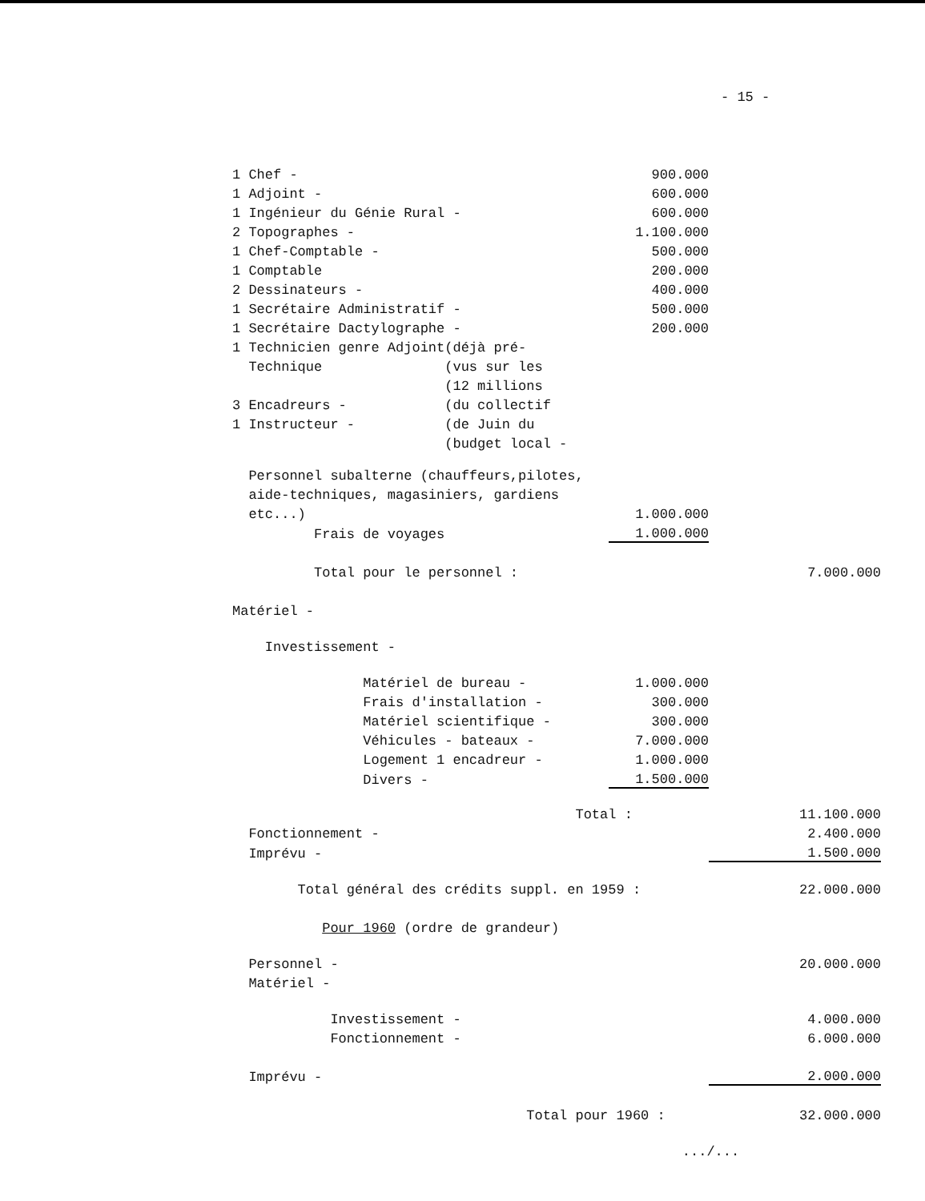- 15 -
| 1 Chef - | 900.000 | |
| 1 Adjoint - | 600.000 | |
| 1 Ingénieur du Génie Rural - | 600.000 | |
| 2 Topographes - | 1.100.000 | |
| 1 Chef-Comptable - | 500.000 | |
| 1 Comptable | 200.000 | |
| 2 Dessinateurs - | 400.000 | |
| 1 Secrétaire Administratif - | 500.000 | |
| 1 Secrétaire Dactylographe - | 200.000 | |
| 1 Technicien genre Adjoint(déjà pré- | | |
| Technique (vus sur les | | |
| (12 millions | | |
| 3 Encadreurs - (du collectif | | |
| 1 Instructeur - (de Juin du | | |
| (budget local - | | |
| Personnel subalterne (chauffeurs,pilotes, | | |
| aide-techniques, magasiniers, gardiens | | |
| etc...) | 1.000.000 | |
| Frais de voyages | 1.000.000 | |
| Total pour le personnel : | | 7.000.000 |
| Matériel - | | |
| Investissement - | | |
| Matériel de bureau - | 1.000.000 | |
| Frais d'installation - | 300.000 | |
| Matériel scientifique - | 300.000 | |
| Véhicules - bateaux - | 7.000.000 | |
| Logement 1 encadreur - | 1.000.000 | |
| Divers - | 1.500.000 | |
| Total : | | 11.100.000 |
| Fonctionnement - | | 2.400.000 |
| Imprévu - | | 1.500.000 |
| Total général des crédits suppl. en 1959 : | | 22.000.000 |
| Pour 1960 (ordre de grandeur) | | |
| Personnel - | | 20.000.000 |
| Matériel - | | |
| Investissement - | | 4.000.000 |
| Fonctionnement - | | 6.000.000 |
| Imprévu - | | 2.000.000 |
| Total pour 1960 : | | 32.000.000 |
| | .../... | |